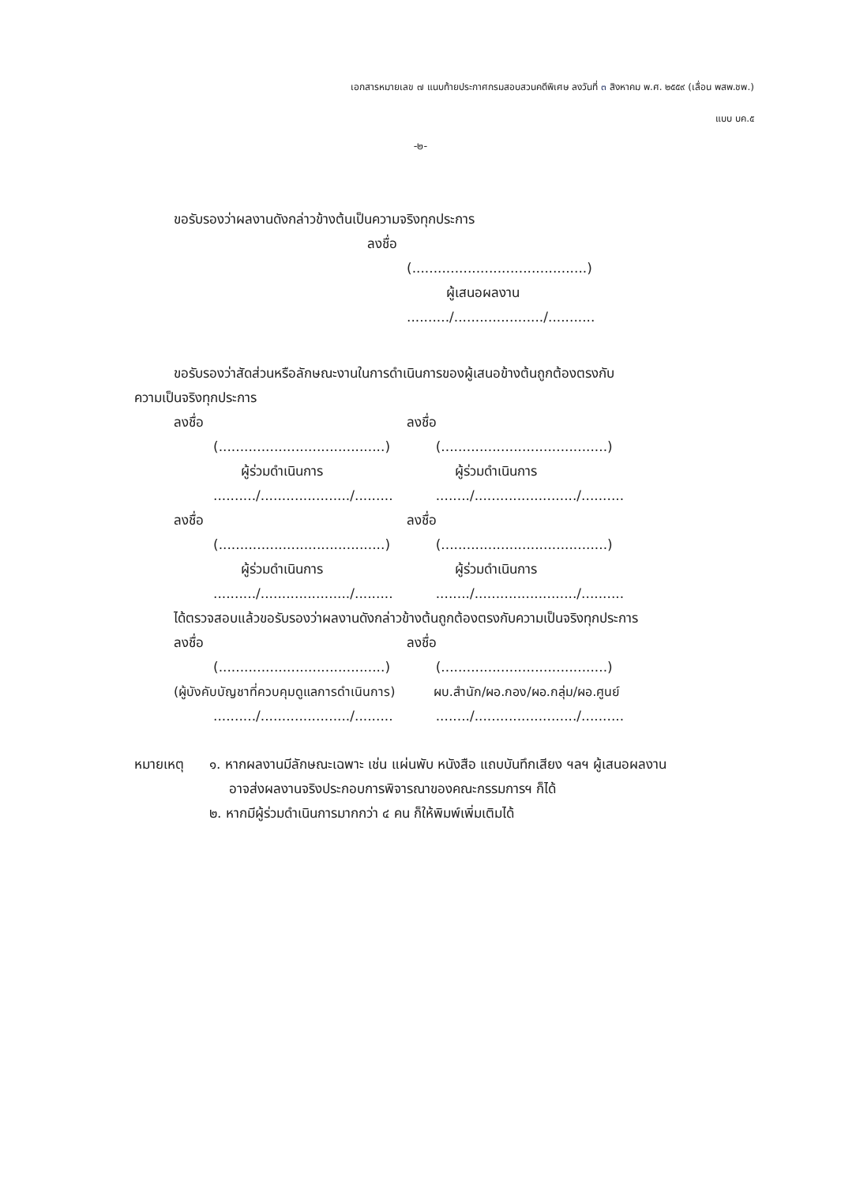เอกสารหมายเลข ๗ แนบท้ายประกาศกรมสอบสวนคดีพิเศษ ลงวันที่ ๓ สิงหาคม พ.ศ. ๒๕๕๙ (เลื่อน พสพ.ชพ.)
แบบ บค.๕
-๒-
ขอรับรองว่าผลงานดังกล่าวข้างต้นเป็นความจริงทุกประการ
ลงชื่อ
(.........................................)
ผู้เสนอผลงาน
........../...................../...........
ขอรับรองว่าสัดส่วนหรือลักษณะงานในการดำเนินการของผู้เสนอข้างต้นถูกต้องตรงกับ
ความเป็นจริงทุกประการ
ลงชื่อ ลงชื่อ
(.......................................)
(.......................................)
ผู้ร่วมดำเนินการ ผู้ร่วมดำเนินการ
........../...................../.........
......../......................../..........
ลงชื่อ ลงชื่อ
(.......................................)
(.......................................)
ผู้ร่วมดำเนินการ ผู้ร่วมดำเนินการ
........../...................../.........
......../......................../..........
ได้ตรวจสอบแล้วขอรับรองว่าผลงานดังกล่าวข้างต้นถูกต้องตรงกับความเป็นจริงทุกประการ
ลงชื่อ ลงชื่อ
(.......................................)
(.......................................)
(ผู้บังคับบัญชาที่ควบคุมดูแลการดำเนินการ)
ผบ.สำนัก/ผอ.กอง/ผอ.กลุ่ม/ผอ.ศูนย์
........../...................../.........
......../......................../..........
หมายเหตุ ๑. หากผลงานมีลักษณะเฉพาะ เช่น แผ่นพับ หนังสือ แถบบันทึกเสียง ฯลฯ ผู้เสนอผลงาน
อาจส่งผลงานจริงประกอบการพิจารณาของคณะกรรมการฯ ก็ได้
๒. หากมีผู้ร่วมดำเนินการมากกว่า ๔ คน ก็ให้พิมพ์เพิ่มเติมได้